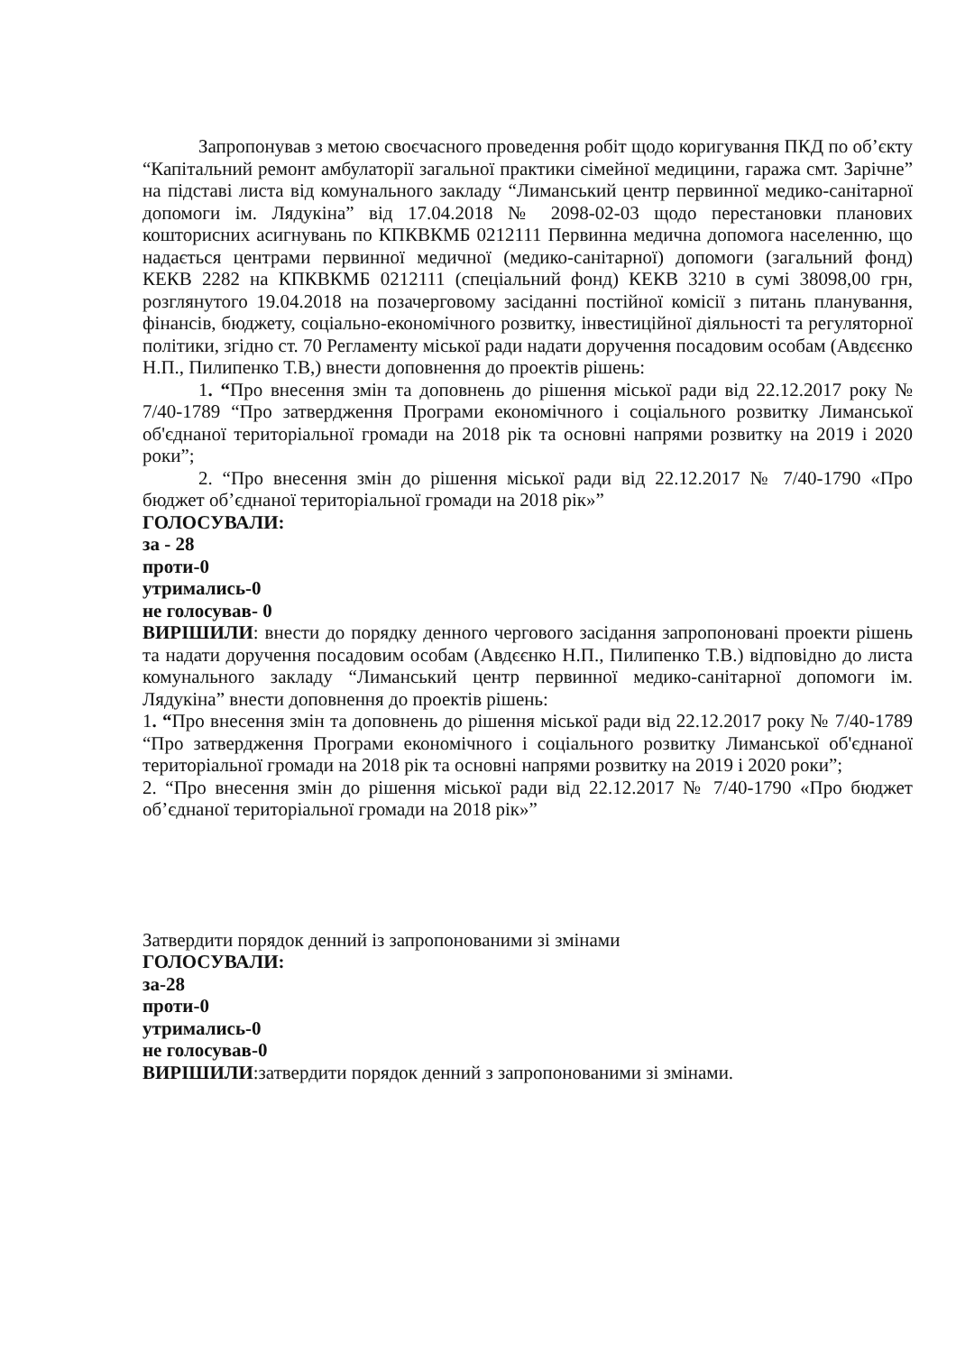Запропонував з метою своєчасного проведення робіт щодо коригування ПКД по об’єкту “Капітальний ремонт амбулаторії загальної практики сімейної медицини, гаража смт. Зарічне” на підставі листа від комунального закладу “Лиманський центр первинної медико-санітарної допомоги ім. Лядукіна” від 17.04.2018 № 2098-02-03 щодо перестановки планових кошторисних асигнувань по КПКВКМБ 0212111 Первинна медична допомога населенню, що надається центрами первинної медичної (медико-санітарної) допомоги (загальний фонд) КЕКВ 2282 на КПКВКМБ 0212111 (спеціальний фонд) КЕКВ 3210 в сумі 38098,00 грн, розглянутого 19.04.2018 на позачерговому засіданні постійної комісії з питань планування, фінансів, бюджету, соціально-економічного розвитку, інвестиційної діяльності та регуляторної політики, згідно ст. 70 Регламенту міської ради надати доручення посадовим особам (Авдєєнко Н.П., Пилипенко Т.В,) внести доповнення до проектів рішень:
1. “Про внесення змін та доповнень до рішення міської ради від 22.12.2017 року № 7/40-1789 “Про затвердження Програми економічного і соціального розвитку Лиманської об'єднаної територіальної громади на 2018 рік та основні напрями розвитку на 2019 і 2020 роки”;
2. “Про внесення змін до рішення міської ради від 22.12.2017 № 7/40-1790 «Про бюджет об’єднаної територіальної громади на 2018 рік»”
ГОЛОСУВАЛИ:
за - 28
проти-0
утримались-0
не голосував- 0
ВИРІШИЛИ: внести до порядку денного чергового засідання запропоновані проекти рішень та надати доручення посадовим особам (Авдєєнко Н.П., Пилипенко Т.В.) відповідно до листа комунального закладу “Лиманський центр первинної медико-санітарної допомоги ім. Лядукіна” внести доповнення до проектів рішень:
1. “Про внесення змін та доповнень до рішення міської ради від 22.12.2017 року № 7/40-1789 “Про затвердження Програми економічного і соціального розвитку Лиманської об'єднаної територіальної громади на 2018 рік та основні напрями розвитку на 2019 і 2020 роки”;
2. “Про внесення змін до рішення міської ради від 22.12.2017 № 7/40-1790 «Про бюджет об’єднаної територіальної громади на 2018 рік»”
Затвердити порядок денний із запропонованими зі змінами
ГОЛОСУВАЛИ:
за-28
проти-0
утримались-0
не голосував-0
ВИРІШИЛИ:затвердити порядок денний з запропонованими зі змінами.